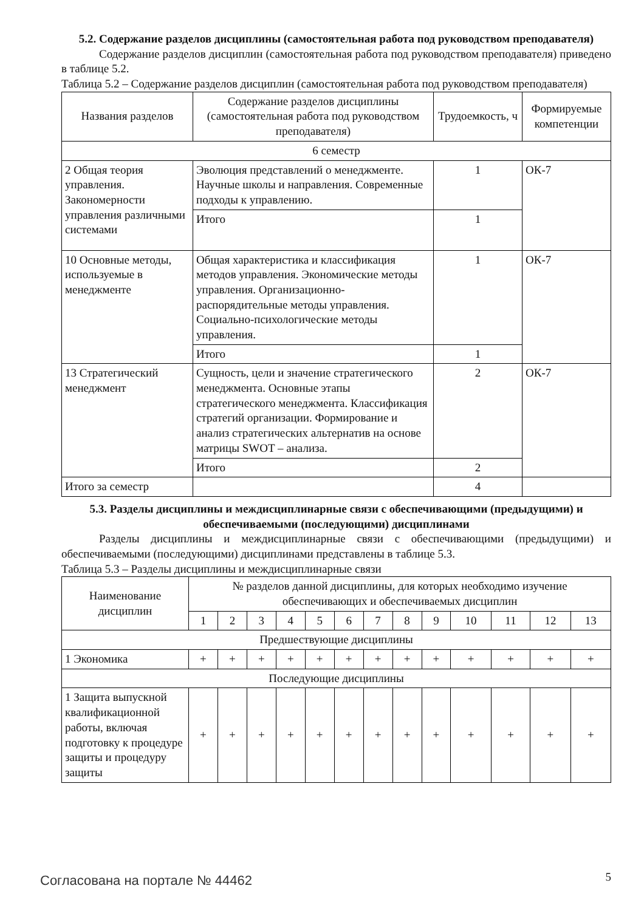5.2. Содержание разделов дисциплины (самостоятельная работа под руководством преподавателя)
Содержание разделов дисциплин (самостоятельная работа под руководством преподавателя) приведено в таблице 5.2.
Таблица 5.2 – Содержание разделов дисциплин (самостоятельная работа под руководством преподавателя)
| Названия разделов | Содержание разделов дисциплины (самостоятельная работа под руководством преподавателя) | Трудоемкость, ч | Формируемые компетенции |
| --- | --- | --- | --- |
| 6 семестр | | | |
| 2 Общая теория управления. Закономерности управления различными системами | Эволюция представлений о менеджменте. Научные школы и направления. Современные подходы к управлению. | 1 | ОК-7 |
| | Итого | 1 | |
| 10 Основные методы, используемые в менеджменте | Общая характеристика и классификация методов управления. Экономические методы управления. Организационно-распорядительные методы управления. Социально-психологические методы управления. | 1 | ОК-7 |
| | Итого | 1 | |
| 13 Стратегический менеджмент | Сущность, цели и значение стратегического менеджмента. Основные этапы стратегического менеджмента. Классификация стратегий организации. Формирование и анализ стратегических альтернатив на основе матрицы SWOT – анализа. | 2 | ОК-7 |
| | Итого | 2 | |
| Итого за семестр | | 4 | |
5.3. Разделы дисциплины и междисциплинарные связи с обеспечивающими (предыдущими) и обеспечиваемыми (последующими) дисциплинами
Разделы дисциплины и междисциплинарные связи с обеспечивающими (предыдущими) и обеспечиваемыми (последующими) дисциплинами представлены в таблице 5.3.
Таблица 5.3 – Разделы дисциплины и междисциплинарные связи
| Наименование дисциплин | № разделов данной дисциплины, для которых необходимо изучение обеспечивающих и обеспечиваемых дисциплин | | | | | | | | | | | | |
| --- | --- | --- | --- | --- | --- | --- | --- | --- | --- | --- | --- | --- | --- |
| | 1 | 2 | 3 | 4 | 5 | 6 | 7 | 8 | 9 | 10 | 11 | 12 | 13 |
| Предшествующие дисциплины | | | | | | | | | | | | | |
| 1 Экономика | + | + | + | + | + | + | + | + | + | + | + | + | + |
| Последующие дисциплины | | | | | | | | | | | | | |
| 1 Защита выпускной квалификационной работы, включая подготовку к процедуре защиты и процедуру защиты | + | + | + | + | + | + | + | + | + | + | + | + | + |
Согласована на портале № 44462 5